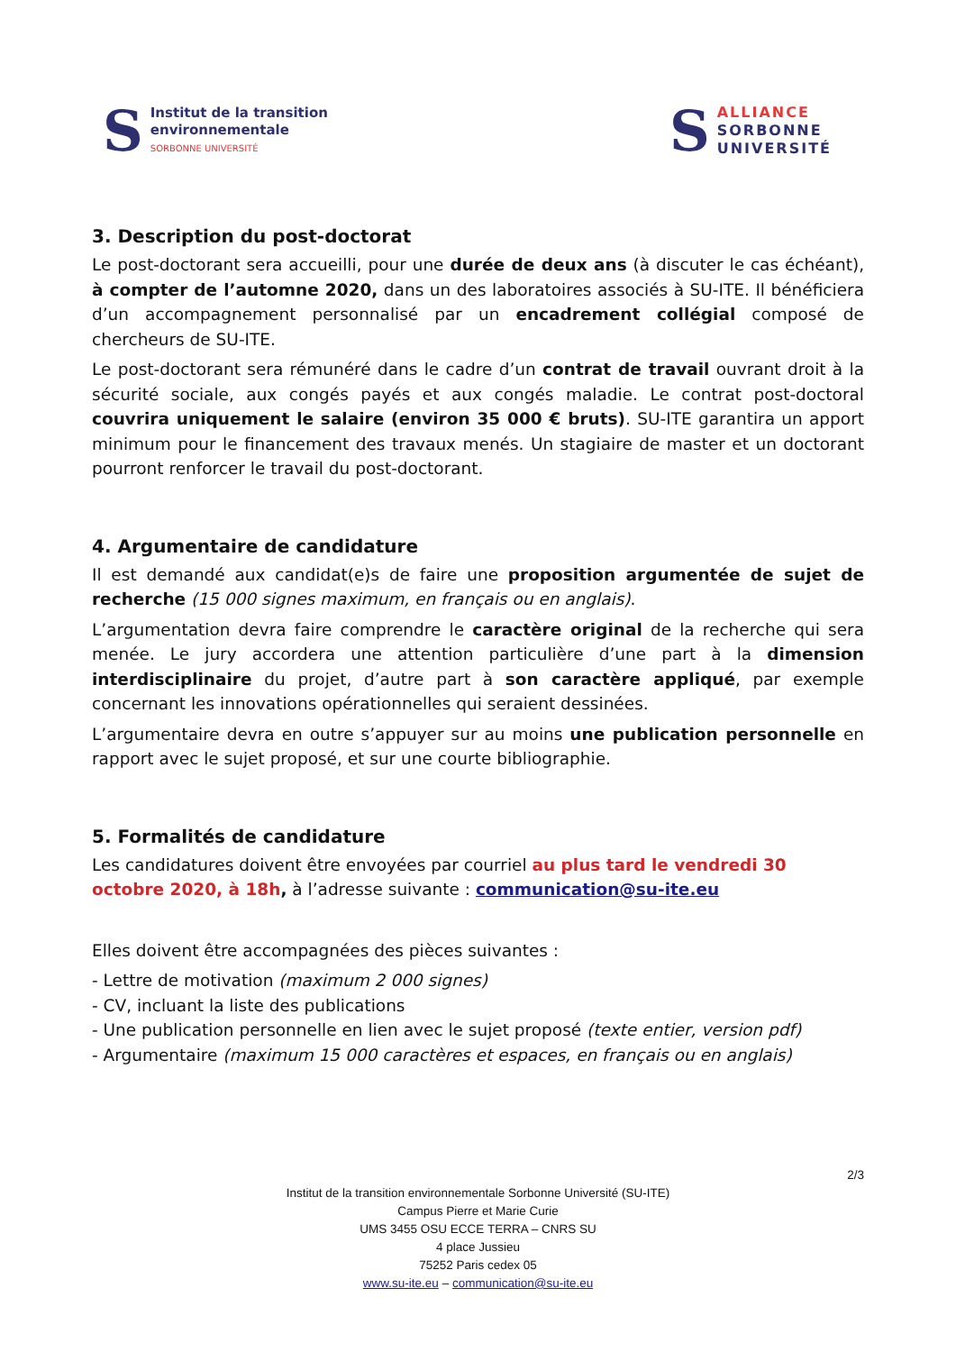S
Institut de la transition
environnementale
SORBONNE UNIVERSITÉ
S
ALLIANCE
SORBONNE
UNIVERSITÉ
3. Description du post-doctorat
Le post-doctorant sera accueilli, pour une durée de deux ans (à discuter le cas échéant), à compter de l’automne 2020, dans un des laboratoires associés à SU-ITE. Il bénéficiera d’un accompagnement personnalisé par un encadrement collégial composé de chercheurs de SU-ITE.
Le post-doctorant sera rémunéré dans le cadre d’un contrat de travail ouvrant droit à la sécurité sociale, aux congés payés et aux congés maladie. Le contrat post-doctoral couvrira uniquement le salaire (environ 35 000 € bruts). SU-ITE garantira un apport minimum pour le financement des travaux menés. Un stagiaire de master et un doctorant pourront renforcer le travail du post-doctorant.
4. Argumentaire de candidature
Il est demandé aux candidat(e)s de faire une proposition argumentée de sujet de recherche (15 000 signes maximum, en français ou en anglais).
L’argumentation devra faire comprendre le caractère original de la recherche qui sera menée. Le jury accordera une attention particulière d’une part à la dimension interdisciplinaire du projet, d’autre part à son caractère appliqué, par exemple concernant les innovations opérationnelles qui seraient dessinées.
L’argumentaire devra en outre s’appuyer sur au moins une publication personnelle en rapport avec le sujet proposé, et sur une courte bibliographie.
5. Formalités de candidature
Les candidatures doivent être envoyées par courriel au plus tard le vendredi 30 octobre 2020, à 18h, à l’adresse suivante : communication@su-ite.eu
Elles doivent être accompagnées des pièces suivantes :
- Lettre de motivation (maximum 2 000 signes)
- CV, incluant la liste des publications
- Une publication personnelle en lien avec le sujet proposé (texte entier, version pdf)
- Argumentaire (maximum 15 000 caractères et espaces, en français ou en anglais)
2/3
Institut de la transition environnementale Sorbonne Université (SU-ITE)
Campus Pierre et Marie Curie
UMS 3455 OSU ECCE TERRA – CNRS SU
4 place Jussieu
75252 Paris cedex 05
www.su-ite.eu – communication@su-ite.eu